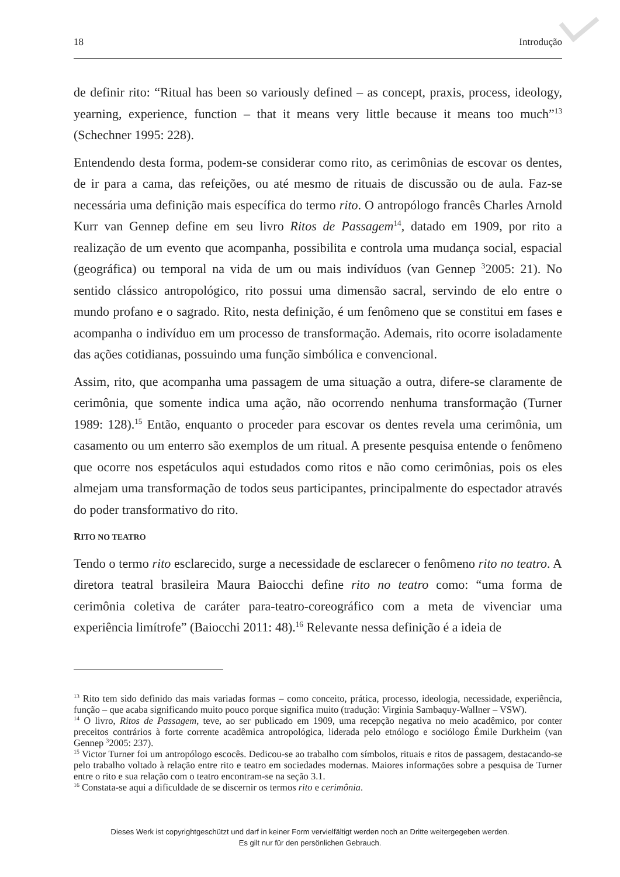18 Introdução
de definir rito: “Ritual has been so variously defined – as concept, praxis, process, ideology, yearning, experience, function – that it means very little because it means too much”<sup>13</sup> (Schechner 1995: 228).
Entendendo desta forma, podem-se considerar como rito, as cerimônias de escovar os dentes, de ir para a cama, das refeições, ou até mesmo de rituais de discussão ou de aula. Faz-se necessária uma definição mais específica do termo rito. O antropólogo francês Charles Arnold Kurr van Gennep define em seu livro Ritos de Passagem<sup>14</sup>, datado em 1909, por rito a realização de um evento que acompanha, possibilita e controla uma mudança social, espacial (geográfica) ou temporal na vida de um ou mais indivíduos (van Gennep <sup>3</sup>2005: 21). No sentido clássico antropológico, rito possui uma dimensão sacral, servindo de elo entre o mundo profano e o sagrado. Rito, nesta definição, é um fenômeno que se constitui em fases e acompanha o indivíduo em um processo de transformação. Ademais, rito ocorre isoladamente das ações cotidianas, possuindo uma função simbólica e convencional.
Assim, rito, que acompanha uma passagem de uma situação a outra, difere-se claramente de cerimônia, que somente indica uma ação, não ocorrendo nenhuma transformação (Turner 1989: 128).<sup>15</sup> Então, enquanto o proceder para escovar os dentes revela uma cerimônia, um casamento ou um enterro são exemplos de um ritual. A presente pesquisa entende o fenômeno que ocorre nos espetáculos aqui estudados como ritos e não como cerimônias, pois os eles almejam uma transformação de todos seus participantes, principalmente do espectador através do poder transformativo do rito.
RITO NO TEATRO
Tendo o termo rito esclarecido, surge a necessidade de esclarecer o fenômeno rito no teatro. A diretora teatral brasileira Maura Baiocchi define rito no teatro como: “uma forma de cerimônia coletiva de caráter para-teatro-coreográfico com a meta de vivenciar uma experiência limítrofe” (Baiocchi 2011: 48).<sup>16</sup> Relevante nessa definição é a ideia de
<sup>13</sup> Rito tem sido definido das mais variadas formas – como conceito, prática, processo, ideologia, necessidade, experiência, função – que acaba significando muito pouco porque significa muito (tradução: Virginia Sambaquy-Wallner – VSW).
<sup>14</sup> O livro, Ritos de Passagem, teve, ao ser publicado em 1909, uma recepção negativa no meio acadêmico, por conter preceitos contrários à forte corrente acadêmica antropológica, liderada pelo etnólogo e sociólogo Émile Durkheim (van Gennep <sup>3</sup>2005: 237).
<sup>15</sup> Victor Turner foi um antropólogo escocês. Dedicou-se ao trabalho com símbolos, rituais e ritos de passagem, destacando-se pelo trabalho voltado à relação entre rito e teatro em sociedades modernas. Maiores informações sobre a pesquisa de Turner entre o rito e sua relação com o teatro encontram-se na seção 3.1.
<sup>16</sup> Constata-se aqui a dificuldade de se discernir os termos rito e cerimônia.
Dieses Werk ist copyrightgeschützt und darf in keiner Form vervielfältigt werden noch an Dritte weitergegeben werden.
Es gilt nur für den persönlichen Gebrauch.